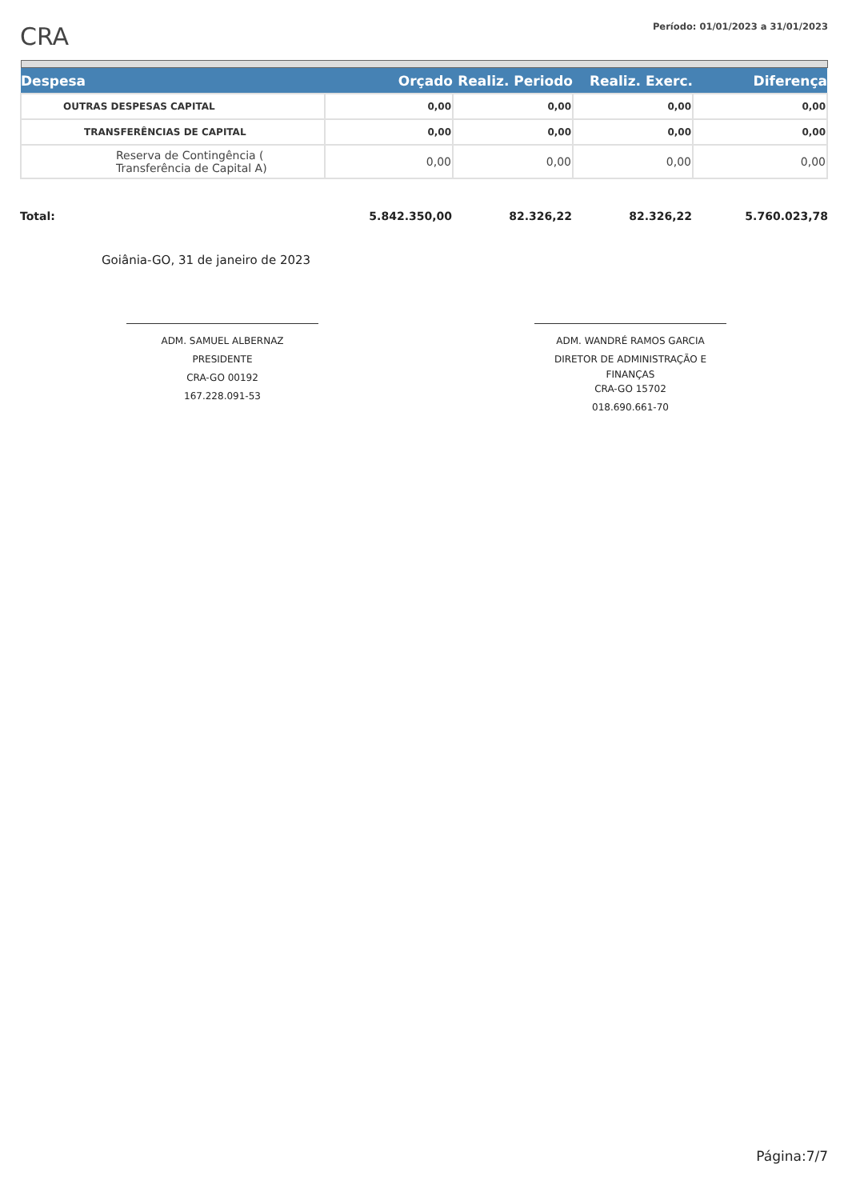CRA
Período: 01/01/2023 a 31/01/2023
| Despesa | Orçado | Realiz. Periodo | Realiz. Exerc. | Diferença |
| --- | --- | --- | --- | --- |
| OUTRAS DESPESAS CAPITAL | 0,00 | 0,00 | 0,00 | 0,00 |
| TRANSFERÊNCIAS DE CAPITAL | 0,00 | 0,00 | 0,00 | 0,00 |
| Reserva de Contingência ( Transferência de Capital A) | 0,00 | 0,00 | 0,00 | 0,00 |
| Total: | 5.842.350,00 | 82.326,22 | 82.326,22 | 5.760.023,78 |
Goiânia-GO, 31 de janeiro de 2023
ADM. SAMUEL ALBERNAZ
PRESIDENTE
CRA-GO 00192
167.228.091-53
ADM. WANDRÉ RAMOS GARCIA
DIRETOR DE ADMINISTRAÇÃO E
FINANÇAS
CRA-GO 15702
018.690.661-70
Página:7/7